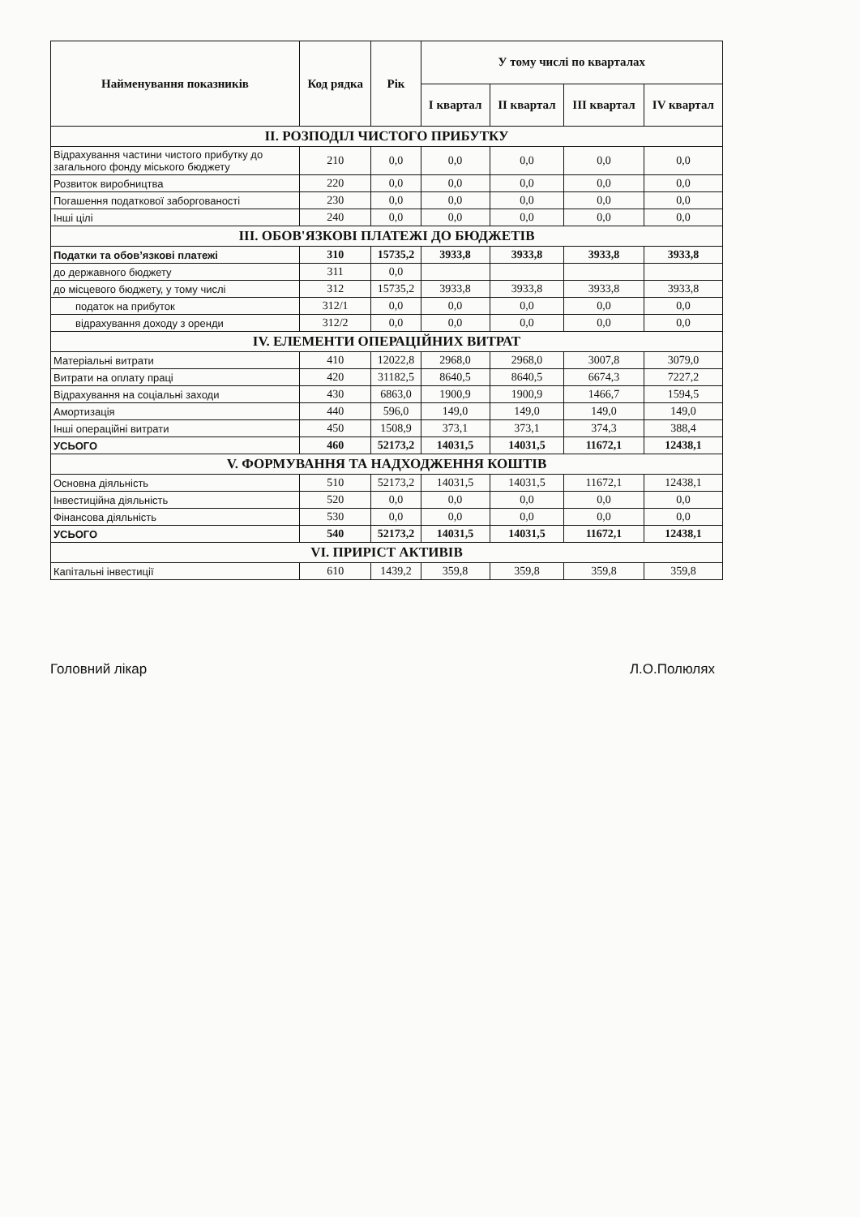| Найменування показників | Код рядка | Рік | У тому числі по кварталах | | | |
| --- | --- | --- | --- | --- | --- | --- |
| | | | I квартал | II квартал | III квартал | IV квартал |
| ІІ. РОЗПОДІЛ ЧИСТОГО ПРИБУТКУ | | | | | | |
| Відрахування частини чистого прибутку до загального фонду міського бюджету | 210 | 0,0 | 0,0 | 0,0 | 0,0 | 0,0 |
| Розвиток виробництва | 220 | 0,0 | 0,0 | 0,0 | 0,0 | 0,0 |
| Погашення податкової заборгованості | 230 | 0,0 | 0,0 | 0,0 | 0,0 | 0,0 |
| Інші цілі | 240 | 0,0 | 0,0 | 0,0 | 0,0 | 0,0 |
| ІІІ. ОБОВ'ЯЗКОВІ ПЛАТЕЖІ ДО БЮДЖЕТІВ | | | | | | |
| Податки та обов’язкові платежі | 310 | 15735,2 | 3933,8 | 3933,8 | 3933,8 | 3933,8 |
| до державного бюджету | 311 | 0,0 | | | | |
| до місцевого бюджету, у тому числі | 312 | 15735,2 | 3933,8 | 3933,8 | 3933,8 | 3933,8 |
| податок на прибуток | 312/1 | 0,0 | 0,0 | 0,0 | 0,0 | 0,0 |
| відрахування доходу з оренди | 312/2 | 0,0 | 0,0 | 0,0 | 0,0 | 0,0 |
| IV. ЕЛЕМЕНТИ ОПЕРАЦІЙНИХ ВИТРАТ | | | | | | |
| Матеріальні витрати | 410 | 12022,8 | 2968,0 | 2968,0 | 3007,8 | 3079,0 |
| Витрати на оплату праці | 420 | 31182,5 | 8640,5 | 8640,5 | 6674,3 | 7227,2 |
| Відрахування на соціальні заходи | 430 | 6863,0 | 1900,9 | 1900,9 | 1466,7 | 1594,5 |
| Амортизація | 440 | 596,0 | 149,0 | 149,0 | 149,0 | 149,0 |
| Інші операційні витрати | 450 | 1508,9 | 373,1 | 373,1 | 374,3 | 388,4 |
| УСЬОГО | 460 | 52173,2 | 14031,5 | 14031,5 | 11672,1 | 12438,1 |
| V. ФОРМУВАННЯ ТА НАДХОДЖЕННЯ КОШТІВ | | | | | | |
| Основна діяльність | 510 | 52173,2 | 14031,5 | 14031,5 | 11672,1 | 12438,1 |
| Інвестиційна діяльність | 520 | 0,0 | 0,0 | 0,0 | 0,0 | 0,0 |
| Фінансова діяльність | 530 | 0,0 | 0,0 | 0,0 | 0,0 | 0,0 |
| УСЬОГО | 540 | 52173,2 | 14031,5 | 14031,5 | 11672,1 | 12438,1 |
| VI. ПРИРІСТ АКТИВІВ | | | | | | |
| Капітальні інвестиції | 610 | 1439,2 | 359,8 | 359,8 | 359,8 | 359,8 |
Головний лікар Л.О.Полюлях